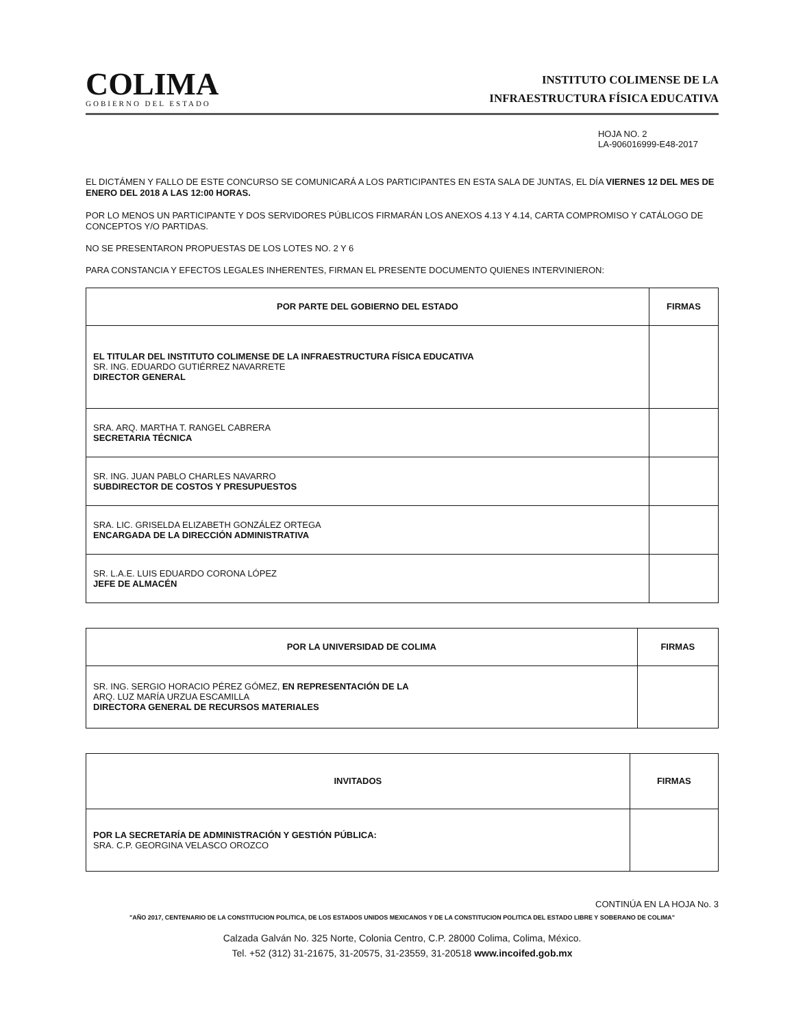COLIMA
GOBIERNO DEL ESTADO
INSTITUTO COLIMENSE DE LA
INFRAESTRUCTURA FÍSICA EDUCATIVA
HOJA NO. 2
LA-906016999-E48-2017
EL DICTÁMEN Y FALLO DE ESTE CONCURSO SE COMUNICARÁ A LOS PARTICIPANTES EN ESTA SALA DE JUNTAS, EL DÍA VIERNES 12 DEL MES DE ENERO DEL 2018 A LAS 12:00 HORAS.
POR LO MENOS UN PARTICIPANTE Y DOS SERVIDORES PÚBLICOS FIRMARÁN LOS ANEXOS 4.13 Y 4.14, CARTA COMPROMISO Y CATÁLOGO DE CONCEPTOS Y/O PARTIDAS.
NO SE PRESENTARON PROPUESTAS DE LOS LOTES NO. 2 Y 6
PARA CONSTANCIA Y EFECTOS LEGALES INHERENTES, FIRMAN EL PRESENTE DOCUMENTO QUIENES INTERVINIERON:
| POR PARTE DEL GOBIERNO DEL ESTADO | FIRMAS |
| --- | --- |
| EL TITULAR DEL INSTITUTO COLIMENSE DE LA INFRAESTRUCTURA FÍSICA EDUCATIVA SR. ING. EDUARDO GUTIÉRREZ NAVARRETE DIRECTOR GENERAL | |
| SRA. ARQ. MARTHA T. RANGEL CABRERA SECRETARIA TÉCNICA | |
| SR. ING. JUAN PABLO CHARLES NAVARRO SUBDIRECTOR DE COSTOS Y PRESUPUESTOS | |
| SRA. LIC. GRISELDA ELIZABETH GONZÁLEZ ORTEGA ENCARGADA DE LA DIRECCIÓN ADMINISTRATIVA | |
| SR. L.A.E. LUIS EDUARDO CORONA LÓPEZ JEFE DE ALMACÉN | |
| POR LA UNIVERSIDAD DE COLIMA | FIRMAS |
| --- | --- |
| SR. ING. SERGIO HORACIO PÉREZ GÓMEZ, EN REPRESENTACIÓN DE LA ARQ. LUZ MARÍA URZUA ESCAMILLA DIRECTORA GENERAL DE RECURSOS MATERIALES | |
| INVITADOS | FIRMAS |
| --- | --- |
| POR LA SECRETARÍA DE ADMINISTRACIÓN Y GESTIÓN PÚBLICA: SRA. C.P. GEORGINA VELASCO OROZCO | |
CONTINÚA EN LA HOJA No. 3
"AÑO 2017, CENTENARIO DE LA CONSTITUCION POLITICA, DE LOS ESTADOS UNIDOS MEXICANOS Y DE LA CONSTITUCION POLITICA DEL ESTADO LIBRE Y SOBERANO DE COLIMA"
Calzada Galván No. 325 Norte, Colonia Centro, C.P. 28000 Colima, Colima, México.
Tel. +52 (312) 31-21675, 31-20575, 31-23559, 31-20518 www.incoifed.gob.mx